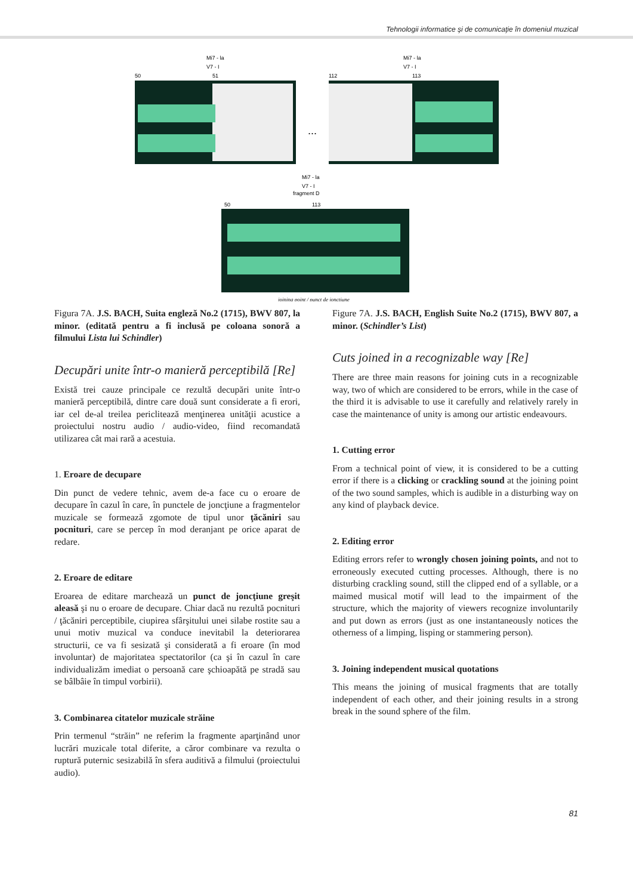Tehnologii informatice şi de comunicaţie în domeniul muzical
50
51
112
113
50
113
Mi7 - la
V7 - I
Mi7 - la
V7 - I
Mi7 - la
V7 - I
fragment D
...
joining point / punct de joncţiune
Figura 7A. J.S. BACH, Suita engleză No.2 (1715), BWV 807, la minor. (editată pentru a fi inclusă pe coloana sonoră a filmului Lista lui Schindler)
Decupări unite într-o manieră perceptibilă [Re]
Există trei cauze principale ce rezultă decupări unite într-o manieră perceptibilă, dintre care două sunt considerate a fi erori, iar cel de-al treilea periclitează menţinerea unităţii acustice a proiectului nostru audio / audio-video, fiind recomandată utilizarea cât mai rară a acestuia.
1. Eroare de decupare
Din punct de vedere tehnic, avem de-a face cu o eroare de decupare în cazul în care, în punctele de joncţiune a fragmentelor muzicale se formează zgomote de tipul unor ţăcăniri sau pocnituri, care se percep în mod deranjant pe orice aparat de redare.
2. Eroare de editare
Eroarea de editare marchează un punct de joncţiune greşit aleasă şi nu o eroare de decupare. Chiar dacă nu rezultă pocnituri / ţăcăniri perceptibile, ciupirea sfârşitului unei silabe rostite sau a unui motiv muzical va conduce inevitabil la deteriorarea structurii, ce va fi sesizată şi considerată a fi eroare (în mod involuntar) de majoritatea spectatorilor (ca şi în cazul în care individualizăm imediat o persoană care şchioapătă pe stradă sau se bâlbâie în timpul vorbirii).
3. Combinarea citatelor muzicale străine
Prin termenul “străin” ne referim la fragmente aparţinând unor lucrări muzicale total diferite, a căror combinare va rezulta o ruptură puternic sesizabilă în sfera auditivă a filmului (proiectului audio).
Figure 7A. J.S. BACH, English Suite No.2 (1715), BWV 807, a minor. (Schindler’s List)
Cuts joined in a recognizable way [Re]
There are three main reasons for joining cuts in a recognizable way, two of which are considered to be errors, while in the case of the third it is advisable to use it carefully and relatively rarely in case the maintenance of unity is among our artistic endeavours.
1. Cutting error
From a technical point of view, it is considered to be a cutting error if there is a clicking or crackling sound at the joining point of the two sound samples, which is audible in a disturbing way on any kind of playback device.
2. Editing error
Editing errors refer to wrongly chosen joining points, and not to erroneously executed cutting processes. Although, there is no disturbing crackling sound, still the clipped end of a syllable, or a maimed musical motif will lead to the impairment of the structure, which the majority of viewers recognize involuntarily and put down as errors (just as one instantaneously notices the otherness of a limping, lisping or stammering person).
3. Joining independent musical quotations
This means the joining of musical fragments that are totally independent of each other, and their joining results in a strong break in the sound sphere of the film.
81